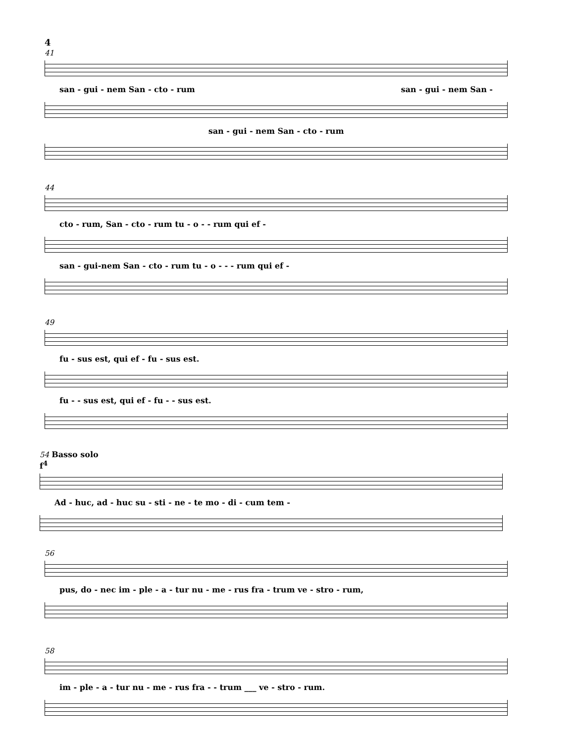4
41
san - gui - nem San - cto - rum san - gui - nem San -
san - gui - nem San - cto - rum
44
cto - rum, San - cto - rum tu - o - - rum qui ef -
san - gui-nem San - cto - rum tu - o - - - rum qui ef -
49
fu - sus est, qui ef - fu - sus est.
fu - - sus est, qui ef - fu - - sus est.
54 Basso solo
f<sup>4</sup>
Ad - huc, ad - huc su - sti - ne - te mo - di - cum tem -
56
pus, do - nec im - ple - a - tur nu - me - rus fra - trum ve - stro - rum,
58
im - ple - a - tur nu - me - rus fra - - trum ___ ve - stro - rum.